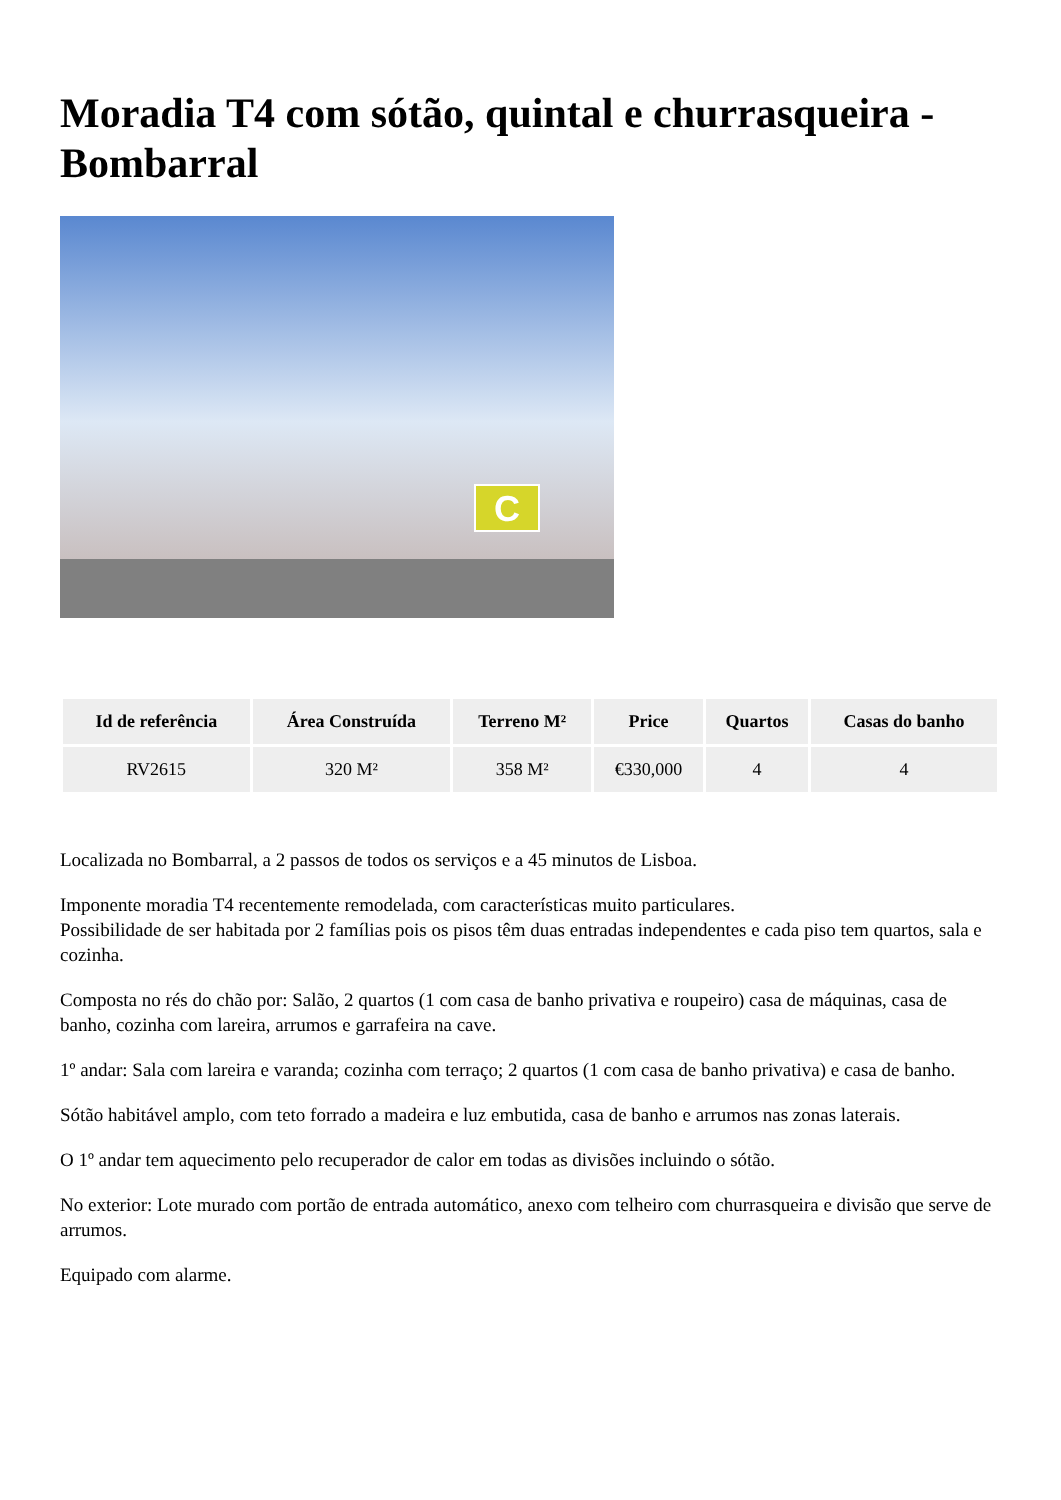Moradia T4 com sótão, quintal e churrasqueira - Bombarral
C
| Id de referência | Área Construída | Terreno M² | Price | Quartos | Casas do banho |
| --- | --- | --- | --- | --- | --- |
| RV2615 | 320 M² | 358 M² | €330,000 | 4 | 4 |
Localizada no Bombarral, a 2 passos de todos os serviços e a 45 minutos de Lisboa.
Imponente moradia T4 recentemente remodelada, com características muito particulares.
Possibilidade de ser habitada por 2 famílias pois os pisos têm duas entradas independentes e cada piso tem quartos, sala e cozinha.
Composta no rés do chão por: Salão, 2 quartos (1 com casa de banho privativa e roupeiro) casa de máquinas, casa de banho, cozinha com lareira, arrumos e garrafeira na cave.
1º andar: Sala com lareira e varanda; cozinha com terraço; 2 quartos (1 com casa de banho privativa) e casa de banho.
Sótão habitável amplo, com teto forrado a madeira e luz embutida, casa de banho e arrumos nas zonas laterais.
O 1º andar tem aquecimento pelo recuperador de calor em todas as divisões incluindo o sótão.
No exterior: Lote murado com portão de entrada automático, anexo com telheiro com churrasqueira e divisão que serve de arrumos.
Equipado com alarme.